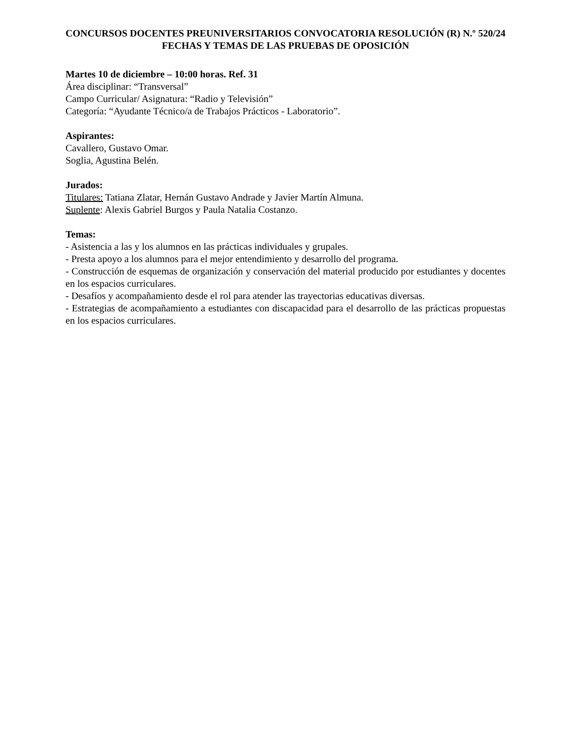CONCURSOS DOCENTES PREUNIVERSITARIOS CONVOCATORIA RESOLUCIÓN (R) N.º 520/24
FECHAS Y TEMAS DE LAS PRUEBAS DE OPOSICIÓN
Martes 10 de diciembre – 10:00 horas. Ref. 31
Área disciplinar: “Transversal”
Campo Curricular/ Asignatura: “Radio y Televisión”
Categoría: “Ayudante Técnico/a de Trabajos Prácticos - Laboratorio”.
Aspirantes:
Cavallero, Gustavo Omar.
Soglia, Agustina Belén.
Jurados:
Titulares: Tatiana Zlatar, Hernán Gustavo Andrade y Javier Martín Almuna.
Suplente: Alexis Gabriel Burgos y Paula Natalia Costanzo.
Temas:
- Asistencia a las y los alumnos en las prácticas individuales y grupales.
- Presta apoyo a los alumnos para el mejor entendimiento y desarrollo del programa.
- Construcción de esquemas de organización y conservación del material producido por estudiantes y docentes en los espacios curriculares.
- Desafíos y acompañamiento desde el rol para atender las trayectorias educativas diversas.
- Estrategias de acompañamiento a estudiantes con discapacidad para el desarrollo de las prácticas propuestas en los espacios curriculares.